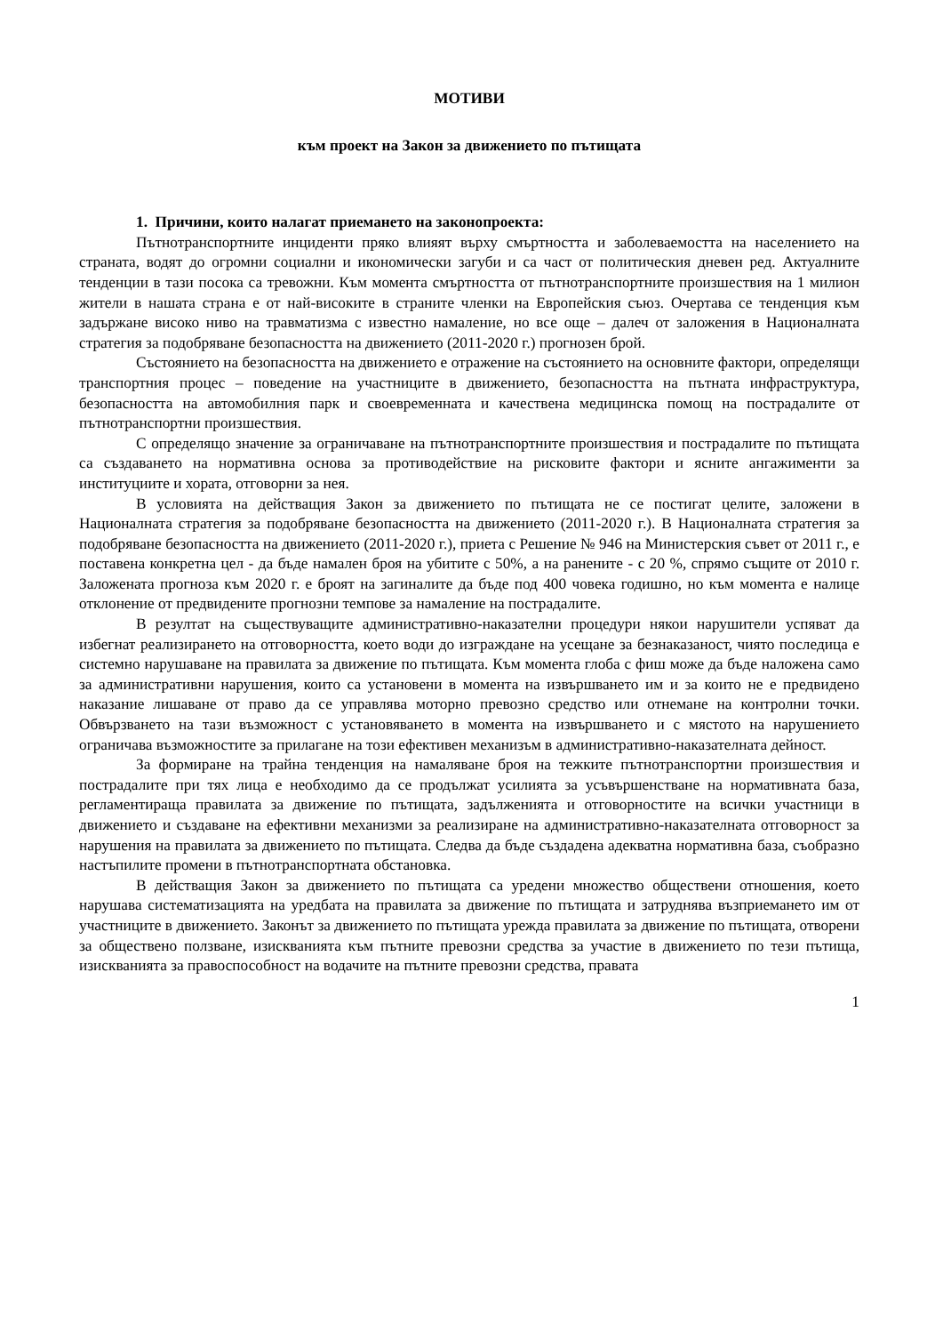МОТИВИ
към проект на Закон за движението по пътищата
1. Причини, които налагат приемането на законопроекта:
Пътнотранспортните инциденти пряко влияят върху смъртността и заболеваемостта на населението на страната, водят до огромни социални и икономически загуби и са част от политическия дневен ред. Актуалните тенденции в тази посока са тревожни. Към момента смъртността от пътнотранспортните произшествия на 1 милион жители в нашата страна е от най-високите в страните членки на Европейския съюз. Очертава се тенденция към задържане високо ниво на травматизма с известно намаление, но все още – далеч от заложения в Националната стратегия за подобряване безопасността на движението (2011-2020 г.) прогнозен брой.
Състоянието на безопасността на движението е отражение на състоянието на основните фактори, определящи транспортния процес – поведение на участниците в движението, безопасността на пътната инфраструктура, безопасността на автомобилния парк и своевременната и качествена медицинска помощ на пострадалите от пътнотранспортни произшествия.
С определящо значение за ограничаване на пътнотранспортните произшествия и пострадалите по пътищата са създаването на нормативна основа за противодействие на рисковите фактори и ясните ангажименти за институциите и хората, отговорни за нея.
В условията на действащия Закон за движението по пътищата не се постигат целите, заложени в Националната стратегия за подобряване безопасността на движението (2011-2020 г.). В Националната стратегия за подобряване безопасността на движението (2011-2020 г.), приета с Решение № 946 на Министерския съвет от 2011 г., е поставена конкретна цел - да бъде намален броя на убитите с 50%, а на ранените - с 20 %, спрямо същите от 2010 г. Заложената прогноза към 2020 г. е броят на загиналите да бъде под 400 човека годишно, но към момента е налице отклонение от предвидените прогнозни темпове за намаление на пострадалите.
В резултат на съществуващите административно-наказателни процедури някои нарушители успяват да избегнат реализирането на отговорността, което води до изграждане на усещане за безнаказаност, чиято последица е системно нарушаване на правилата за движение по пътищата. Към момента глоба с фиш може да бъде наложена само за административни нарушения, които са установени в момента на извършването им и за които не е предвидено наказание лишаване от право да се управлява моторно превозно средство или отнемане на контролни точки. Обвързването на тази възможност с установяването в момента на извършването и с мястото на нарушението ограничава възможностите за прилагане на този ефективен механизъм в административно-наказателната дейност.
За формиране на трайна тенденция на намаляване броя на тежките пътнотранспортни произшествия и пострадалите при тях лица е необходимо да се продължат усилията за усъвършенстване на нормативната база, регламентираща правилата за движение по пътищата, задълженията и отговорностите на всички участници в движението и създаване на ефективни механизми за реализиране на административно-наказателната отговорност за нарушения на правилата за движението по пътищата. Следва да бъде създадена адекватна нормативна база, съобразно настъпилите промени в пътнотранспортната обстановка.
В действащия Закон за движението по пътищата са уредени множество обществени отношения, което нарушава систематизацията на уредбата на правилата за движение по пътищата и затруднява възприемането им от участниците в движението. Законът за движението по пътищата урежда правилата за движение по пътищата, отворени за обществено ползване, изискванията към пътните превозни средства за участие в движението по тези пътища, изискванията за правоспособност на водачите на пътните превозни средства, правата
1